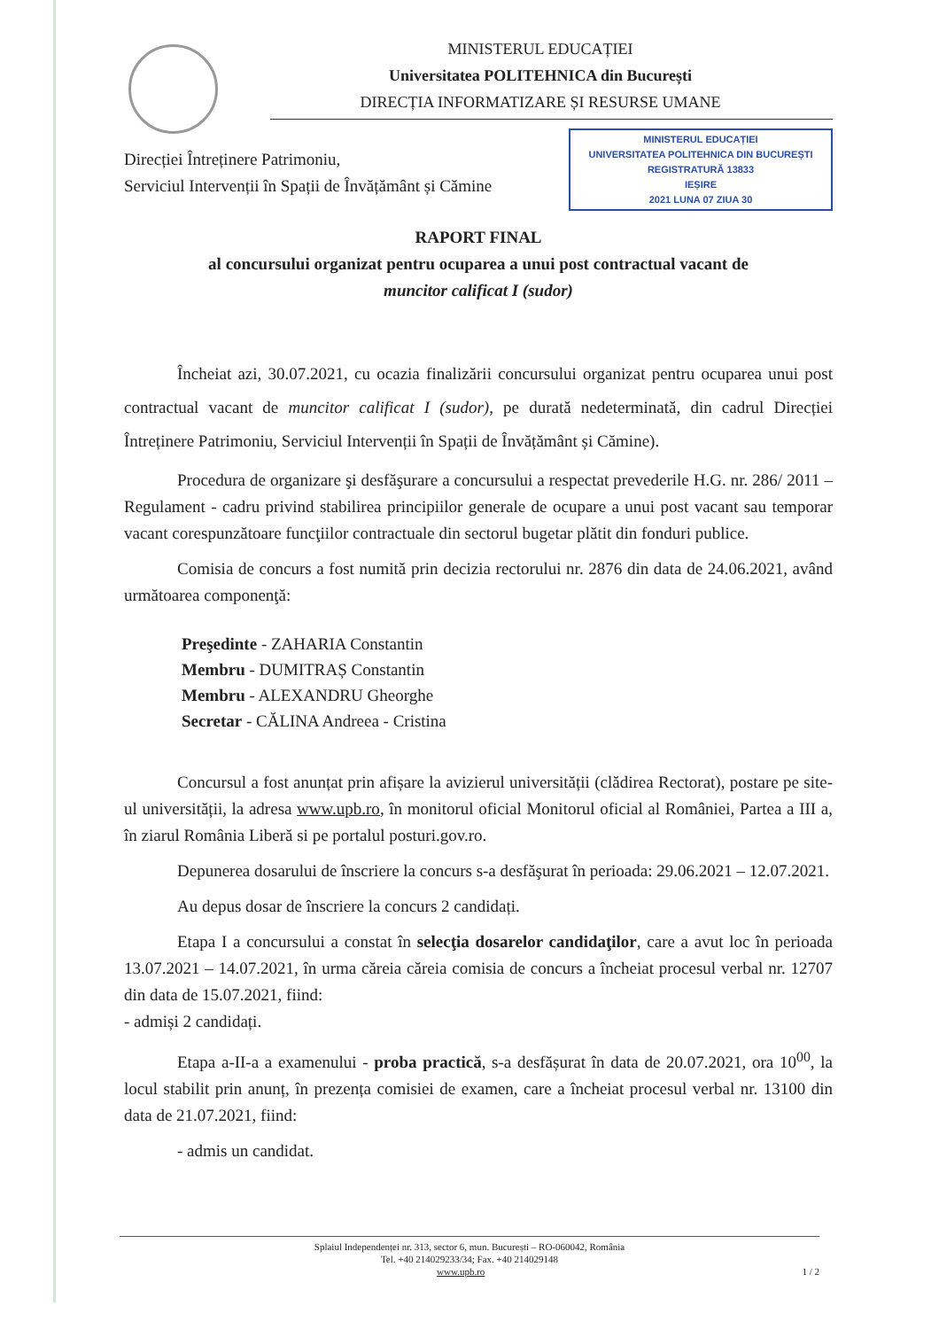MINISTERUL EDUCAȚIEI
Universitatea POLITEHNICA din București
DIRECȚIA INFORMATIZARE ȘI RESURSE UMANE
Direcției Întreținere Patrimoniu,
Serviciul Intervenții în Spații de Învățământ și Cămine
MINISTERUL EDUCAȚIEI
UNIVERSITATEA POLITEHNICA DIN BUCUREȘTI
REGISTRATURĂ 13833
IEȘIRE
2021 LUNA 07 ZIUA 30
RAPORT FINAL
al concursului organizat pentru ocuparea a unui post contractual vacant de
muncitor calificat I (sudor)
Încheiat azi, 30.07.2021, cu ocazia finalizării concursului organizat pentru ocuparea unui post contractual vacant de muncitor calificat I (sudor), pe durată nedeterminată, din cadrul Direcției Întreținere Patrimoniu, Serviciul Intervenții în Spații de Învățământ și Cămine).
Procedura de organizare şi desfăşurare a concursului a respectat prevederile H.G. nr. 286/ 2011 – Regulament - cadru privind stabilirea principiilor generale de ocupare a unui post vacant sau temporar vacant corespunzătoare funcţiilor contractuale din sectorul bugetar plătit din fonduri publice.
Comisia de concurs a fost numită prin decizia rectorului nr. 2876 din data de 24.06.2021, având următoarea componenţă:
Preşedinte - ZAHARIA Constantin
Membru - DUMITRAȘ Constantin
Membru - ALEXANDRU Gheorghe
Secretar - CĂLINA Andreea - Cristina
Concursul a fost anunțat prin afișare la avizierul universității (clădirea Rectorat), postare pe site-ul universității, la adresa www.upb.ro, în monitorul oficial Monitorul oficial al României, Partea a III a, în ziarul România Liberă si pe portalul posturi.gov.ro.
Depunerea dosarului de înscriere la concurs s-a desfăşurat în perioada: 29.06.2021 – 12.07.2021.
Au depus dosar de înscriere la concurs 2 candidați.
Etapa I a concursului a constat în selecţia dosarelor candidaţilor, care a avut loc în perioada 13.07.2021 – 14.07.2021, în urma căreia căreia comisia de concurs a încheiat procesul verbal nr. 12707 din data de 15.07.2021, fiind:
- admiși 2 candidați.
Etapa a-II-a a examenului - proba practică, s-a desfășurat în data de 20.07.2021, ora 10<sup>00</sup>, la locul stabilit prin anunț, în prezența comisiei de examen, care a încheiat procesul verbal nr. 13100 din data de 21.07.2021, fiind:
- admis un candidat.
Splaiul Independenței nr. 313, sector 6, mun. București – RO-060042, România
Tel. +40 214029233/34; Fax. +40 214029148
www.upb.ro 1 / 2